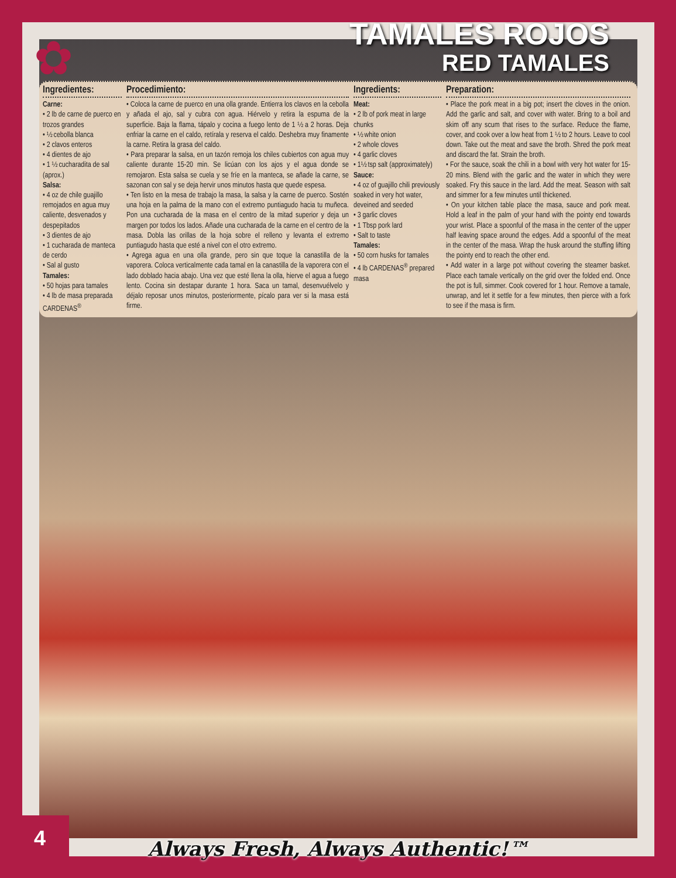✿
TAMALES ROJOS
RED TAMALES
Ingredientes:
Carne:
• 2 lb de carne de puerco en trozos grandes
• ½ cebolla blanca
• 2 clavos enteros
• 4 dientes de ajo
• 1 ½ cucharadita de sal (aprox.)
Salsa:
• 4 oz de chile guajillo remojados en agua muy caliente, desvenados y despepitados
• 3 dientes de ajo
• 1 cucharada de manteca de cerdo
• Sal al gusto
Tamales:
• 50 hojas para tamales
• 4 lb de masa preparada CARDENAS<sup>®</sup>
Procedimiento:
• Coloca la carne de puerco en una olla grande. Entierra los clavos en la cebolla y añada el ajo, sal y cubra con agua. Hiérvelo y retira la espuma de la superficie. Baja la flama, tápalo y cocina a fuego lento de 1 ½ a 2 horas. Deja enfriar la carne en el caldo, retírala y reserva el caldo. Deshebra muy finamente la carne. Retira la grasa del caldo.
• Para preparar la salsa, en un tazón remoja los chiles cubiertos con agua muy caliente durante 15-20 min. Se licúan con los ajos y el agua donde se remojaron. Esta salsa se cuela y se fríe en la manteca, se añade la carne, se sazonan con sal y se deja hervir unos minutos hasta que quede espesa.
• Ten listo en la mesa de trabajo la masa, la salsa y la carne de puerco. Sostén una hoja en la palma de la mano con el extremo puntiagudo hacia tu muñeca. Pon una cucharada de la masa en el centro de la mitad superior y deja un margen por todos los lados. Añade una cucharada de la carne en el centro de la masa. Dobla las orillas de la hoja sobre el relleno y levanta el extremo puntiagudo hasta que esté a nivel con el otro extremo.
• Agrega agua en una olla grande, pero sin que toque la canastilla de la vaporera. Coloca verticalmente cada tamal en la canastilla de la vaporera con el lado doblado hacia abajo. Una vez que esté llena la olla, hierve el agua a fuego lento. Cocina sin destapar durante 1 hora. Saca un tamal, desenvuélvelo y déjalo reposar unos minutos, posteriormente, pícalo para ver si la masa está firme.
Ingredients:
Meat:
• 2 lb of pork meat in large chunks
• ½ white onion
• 2 whole cloves
• 4 garlic cloves
• 1½ tsp salt (approximately)
Sauce:
• 4 oz of guajillo chili previously soaked in very hot water, deveined and seeded
• 3 garlic cloves
• 1 Tbsp pork lard
• Salt to taste
Tamales:
• 50 corn husks for tamales
• 4 lb CARDENAS<sup>®</sup> prepared masa
Preparation:
• Place the pork meat in a big pot; insert the cloves in the onion. Add the garlic and salt, and cover with water. Bring to a boil and skim off any scum that rises to the surface. Reduce the flame, cover, and cook over a low heat from 1 ½ to 2 hours. Leave to cool down. Take out the meat and save the broth. Shred the pork meat and discard the fat. Strain the broth.
• For the sauce, soak the chili in a bowl with very hot water for 15-20 mins. Blend with the garlic and the water in which they were soaked. Fry this sauce in the lard. Add the meat. Season with salt and simmer for a few minutes until thickened.
• On your kitchen table place the masa, sauce and pork meat. Hold a leaf in the palm of your hand with the pointy end towards your wrist. Place a spoonful of the masa in the center of the upper half leaving space around the edges. Add a spoonful of the meat in the center of the masa. Wrap the husk around the stuffing lifting the pointy end to reach the other end.
• Add water in a large pot without covering the steamer basket. Place each tamale vertically on the grid over the folded end. Once the pot is full, simmer. Cook covered for 1 hour. Remove a tamale, unwrap, and let it settle for a few minutes, then pierce with a fork to see if the masa is firm.
4
Always Fresh, Always Authentic!™